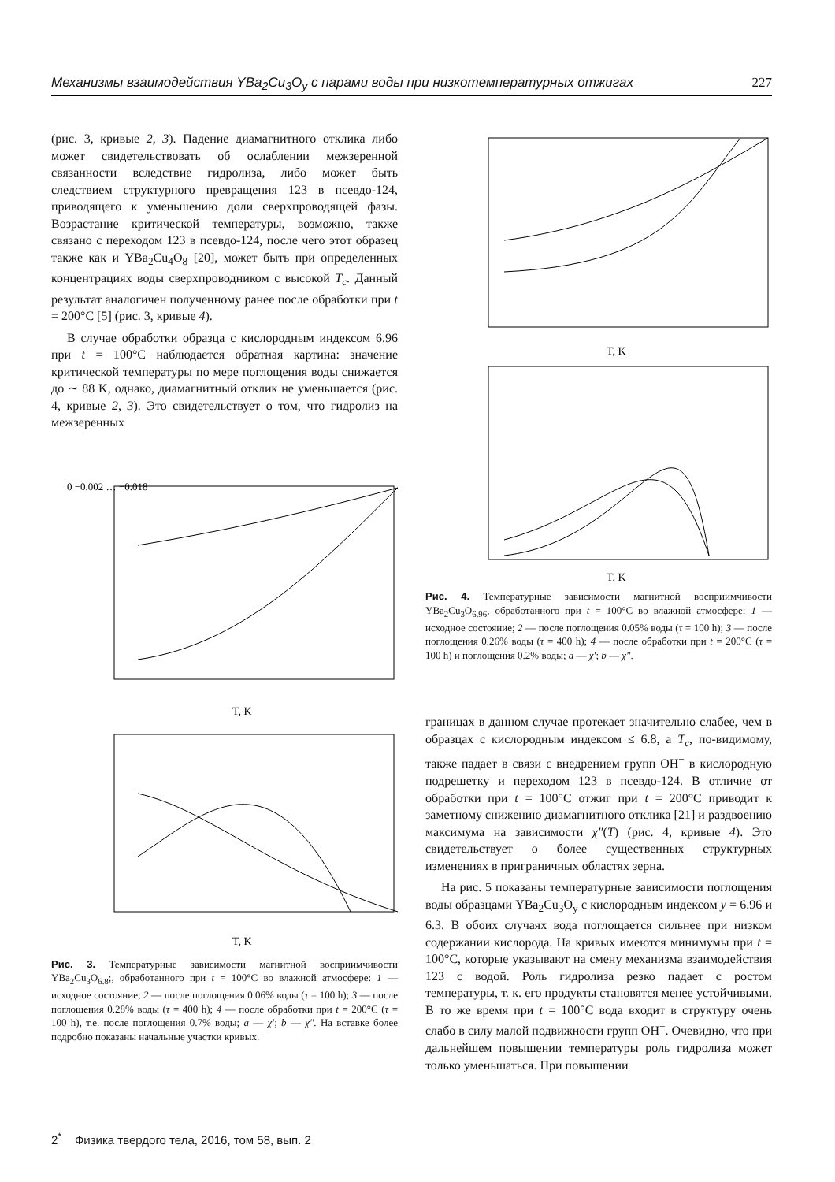Механизмы взаимодействия YBa<sub>2</sub>Cu<sub>3</sub>O<sub>y</sub> с парами воды при низкотемпературных отжигах 227
(рис. 3, кривые 2, 3). Падение диамагнитного отклика либо может свидетельствовать об ослаблении межзеренной связанности вследствие гидролиза, либо может быть следствием структурного превращения 123 в псевдо-124, приводящего к уменьшению доли сверхпроводящей фазы. Возрастание критической температуры, возможно, также связано с переходом 123 в псевдо-124, после чего этот образец также как и YBa<sub>2</sub>Cu<sub>4</sub>O<sub>8</sub> [20], может быть при определенных концентрациях воды сверхпроводником с высокой T<sub>c</sub>. Данный результат аналогичен полученному ранее после обработки при t = 200°C [5] (рис. 3, кривые 4).
В случае обработки образца с кислородным индексом 6.96 при t = 100°C наблюдается обратная картина: значение критической температуры по мере поглощения воды снижается до ∼ 88 K, однако, диамагнитный отклик не уменьшается (рис. 4, кривые 2, 3). Это свидетельствует о том, что гидролиз на межзеренных
0 −0.002 … −0.018
T, K
T, K
Рис. 3. Температурные зависимости магнитной восприимчивости YBa<sub>2</sub>Cu<sub>3</sub>O<sub>6.8</sub>;, обработанного при t = 100°C во влажной атмосфере: 1 — исходное состояние; 2 — после поглощения 0.06% воды (τ = 100 h); 3 — после поглощения 0.28% воды (τ = 400 h); 4 — после обработки при t = 200°C (τ = 100 h), т.е. после поглощения 0.7% воды; a — χ′; b — χ″. На вставке более подробно показаны начальные участки кривых.
T, K
T, K
Рис. 4. Температурные зависимости магнитной восприимчивости YBa<sub>2</sub>Cu<sub>3</sub>O<sub>6.96</sub>, обработанного при t = 100°C во влажной атмосфере: 1 — исходное состояние; 2 — после поглощения 0.05% воды (τ = 100 h); 3 — после поглощения 0.26% воды (τ = 400 h); 4 — после обработки при t = 200°C (τ = 100 h) и поглощения 0.2% воды; a — χ′; b — χ″.
границах в данном случае протекает значительно слабее, чем в образцах с кислородным индексом ≤ 6.8, а T<sub>c</sub>, по-видимому, также падает в связи с внедрением групп OH<sup>−</sup> в кислородную подрешетку и переходом 123 в псевдо-124. В отличие от обработки при t = 100°C отжиг при t = 200°C приводит к заметному снижению диамагнитного отклика [21] и раздвоению максимума на зависимости χ″(T) (рис. 4, кривые 4). Это свидетельствует о более существенных структурных изменениях в приграничных областях зерна.
На рис. 5 показаны температурные зависимости поглощения воды образцами YBa<sub>2</sub>Cu<sub>3</sub>O<sub>y</sub> с кислородным индексом y = 6.96 и 6.3. В обоих случаях вода поглощается сильнее при низком содержании кислорода. На кривых имеются минимумы при t = 100°C, которые указывают на смену механизма взаимодействия 123 с водой. Роль гидролиза резко падает с ростом температуры, т. к. его продукты становятся менее устойчивыми. В то же время при t = 100°C вода входит в структуру очень слабо в силу малой подвижности групп OH<sup>−</sup>. Очевидно, что при дальнейшем повышении температуры роль гидролиза может только уменьшаться. При повышении
2<sup>*</sup> Физика твердого тела, 2016, том 58, вып. 2